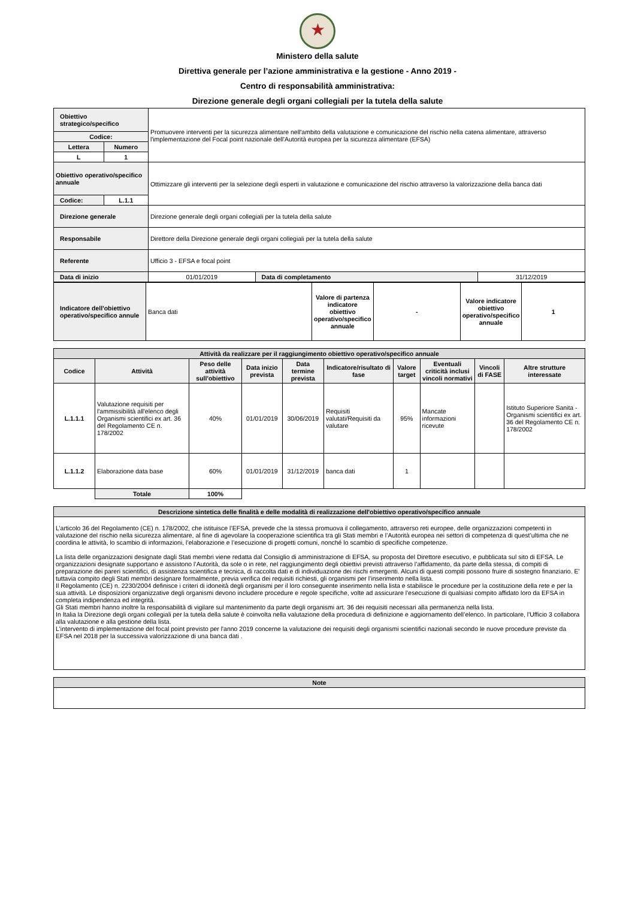★
Ministero della salute
Direttiva generale per l’azione amministrativa e la gestione - Anno 2019 -
Centro di responsabilità amministrativa:
Direzione generale degli organi collegiali per la tutela della salute
| Obiettivo strategico/specifico | | Promuovere interventi per la sicurezza alimentare nell'ambito della valutazione e comunicazione del rischio nella catena alimentare, attraverso l'implementazione del Focal point nazionale dell'Autorità europea per la sicurezza alimentare (EFSA) | | |
| Codice: | | | | |
| Lettera | Numero | | | |
| L | 1 | | | |
| Obiettivo operativo/specifico annuale | | Ottimizzare gli interventi per la selezione degli esperti in valutazione e comunicazione del rischio attraverso la valorizzazione della banca dati | | |
| Codice: | L.1.1 | | | |
| Direzione generale | | Direzione generale degli organi collegiali per la tutela della salute | | |
| Responsabile | | Direttore della Direzione generale degli organi collegiali per la tutela della salute | | |
| Referente | | Ufficio 3 - EFSA e focal point | | |
| Data di inizio | | 01/01/2019 | Data di completamento | 31/12/2019 |
| Indicatore dell'obiettivo operativo/specifico annule | Banca dati | Valore di partenza indicatore obiettivo operativo/specifico annuale | - | Valore indicatore obiettivo operativo/specifico annuale | 1 |
| Attività da realizzare per il raggiungimento obiettivo operativo/specifico annuale | | | | | | | | | |
| Codice | Attività | Peso delle attività sull'obiettivo | Data inizio prevista | Data termine prevista | Indicatore/risultato di fase | Valore target | Eventuali criticità inclusi vincoli normativi | Vincoli di FASE | Altre strutture interessate |
| L.1.1.1 | Valutazione requisiti per l'ammissibilità all'elenco degli Organismi scientifici ex art. 36 del Regolamento CE n. 178/2002 | 40% | 01/01/2019 | 30/06/2019 | Requisiti valutati/Requisiti da valutare | 95% | Mancate informazioni ricevute | | Istituto Superiore Sanita - Organismi scientifici ex art. 36 del Regolamento CE n. 178/2002 |
| L.1.1.2 | Elaborazione data base | 60% | 01/01/2019 | 31/12/2019 | banca dati | 1 | | | |
| | Totale | 100% | | | | | | | |
| Descrizione sintetica delle finalità e delle modalità di realizzazione dell'obiettivo operativo/specifico annuale |
| L’articolo 36 del Regolamento (CE) n. 178/2002, che istituisce l’EFSA, prevede che la stessa promuova il collegamento, attraverso reti europee, delle organizzazioni competenti in valutazione del rischio nella sicurezza alimentare, al fine di agevolare la cooperazione scientifica tra gli Stati membri e l’Autorità europea nei settori di competenza di quest’ultima che ne coordina le attività, lo scambio di informazioni, l’elaborazione e l’esecuzione di progetti comuni, nonché lo scambio di specifiche competenze. La lista delle organizzazioni designate dagli Stati membri viene redatta dal Consiglio di amministrazione di EFSA, su proposta del Direttore esecutivo, e pubblicata sul sito di EFSA. Le organizzazioni designate supportano e assistono l’Autorità, da sole o in rete, nel raggiungimento degli obiettivi previsti attraverso l’affidamento, da parte della stessa, di compiti di preparazione dei pareri scientifici, di assistenza scientifica e tecnica, di raccolta dati e di individuazione dei rischi emergenti. Alcuni di questi compiti possono fruire di sostegno finanziario. E' tuttavia compito degli Stati membri designare formalmente, previa verifica dei requisiti richiesti, gli organismi per l’inserimento nella lista. Il Regolamento (CE) n. 2230/2004 definisce i criteri di idoneità degli organismi per il loro conseguente inserimento nella lista e stabilisce le procedure per la costituzione della rete e per la sua attività. Le disposizioni organizzative degli organismi devono includere procedure e regole specifiche, volte ad assicurare l’esecuzione di qualsiasi compito affidato loro da EFSA in completa indipendenza ed integrità. Gli Stati membri hanno inoltre la responsabilità di vigilare sul mantenimento da parte degli organismi art. 36 dei requisiti necessari alla permanenza nella lista. In Italia la Direzione degli organi collegiali per la tutela della salute è coinvolta nella valutazione della procedura di definizione e aggiornamento dell’elenco. In particolare, l'Ufficio 3 collabora alla valutazione e alla gestione della lista. L'intervento di implementazione del focal point previsto per l'anno 2019 concerne la valutazione dei requisiti degli organismi scientifici nazionali secondo le nuove procedure previste da EFSA nel 2018 per la successiva valorizzazione di una banca dati . |
| Note |